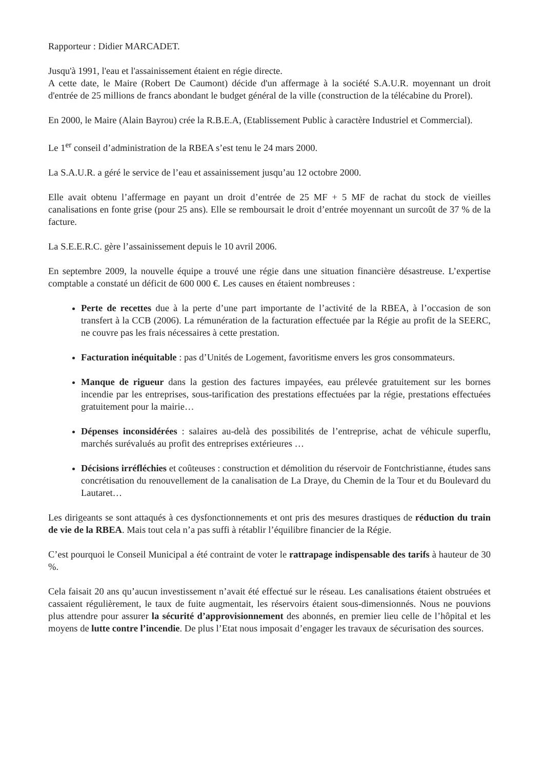Rapporteur : Didier MARCADET.
Jusqu'à 1991, l'eau et l'assainissement étaient en régie directe.
A cette date, le Maire (Robert De Caumont) décide d'un affermage à la société S.A.U.R. moyennant un droit d'entrée de 25 millions de francs abondant le budget général de la ville (construction de la télécabine du Prorel).
En 2000, le Maire (Alain Bayrou) crée la R.B.E.A, (Etablissement Public à caractère Industriel et Commercial).
Le 1<sup>er</sup> conseil d’administration de la RBEA s’est tenu le 24 mars 2000.
La S.A.U.R. a géré le service de l’eau et assainissement jusqu’au 12 octobre 2000.
Elle avait obtenu l’affermage en payant un droit d’entrée de 25 MF + 5 MF de rachat du stock de vieilles canalisations en fonte grise (pour 25 ans). Elle se remboursait le droit d’entrée moyennant un surcoût de 37 % de la facture.
La S.E.E.R.C. gère l’assainissement depuis le 10 avril 2006.
En septembre 2009, la nouvelle équipe a trouvé une régie dans une situation financière désastreuse. L’expertise comptable a constaté un déficit de 600 000 €. Les causes en étaient nombreuses :
Perte de recettes due à la perte d’une part importante de l’activité de la RBEA, à l’occasion de son transfert à la CCB (2006). La rémunération de la facturation effectuée par la Régie au profit de la SEERC, ne couvre pas les frais nécessaires à cette prestation.
Facturation inéquitable : pas d’Unités de Logement, favoritisme envers les gros consommateurs.
Manque de rigueur dans la gestion des factures impayées, eau prélevée gratuitement sur les bornes incendie par les entreprises, sous-tarification des prestations effectuées par la régie, prestations effectuées gratuitement pour la mairie…
Dépenses inconsidérées : salaires au-delà des possibilités de l’entreprise, achat de véhicule superflu, marchés surévalués au profit des entreprises extérieures …
Décisions irréfléchies et coûteuses : construction et démolition du réservoir de Fontchristianne, études sans concrétisation du renouvellement de la canalisation de La Draye, du Chemin de la Tour et du Boulevard du Lautaret…
Les dirigeants se sont attaqués à ces dysfonctionnements et ont pris des mesures drastiques de réduction du train de vie de la RBEA. Mais tout cela n’a pas suffi à rétablir l’équilibre financier de la Régie.
C’est pourquoi le Conseil Municipal a été contraint de voter le rattrapage indispensable des tarifs à hauteur de 30 %.
Cela faisait 20 ans qu’aucun investissement n’avait été effectué sur le réseau. Les canalisations étaient obstruées et cassaient régulièrement, le taux de fuite augmentait, les réservoirs étaient sous-dimensionnés. Nous ne pouvions plus attendre pour assurer la sécurité d’approvisionnement des abonnés, en premier lieu celle de l’hôpital et les moyens de lutte contre l’incendie. De plus l’Etat nous imposait d’engager les travaux de sécurisation des sources.